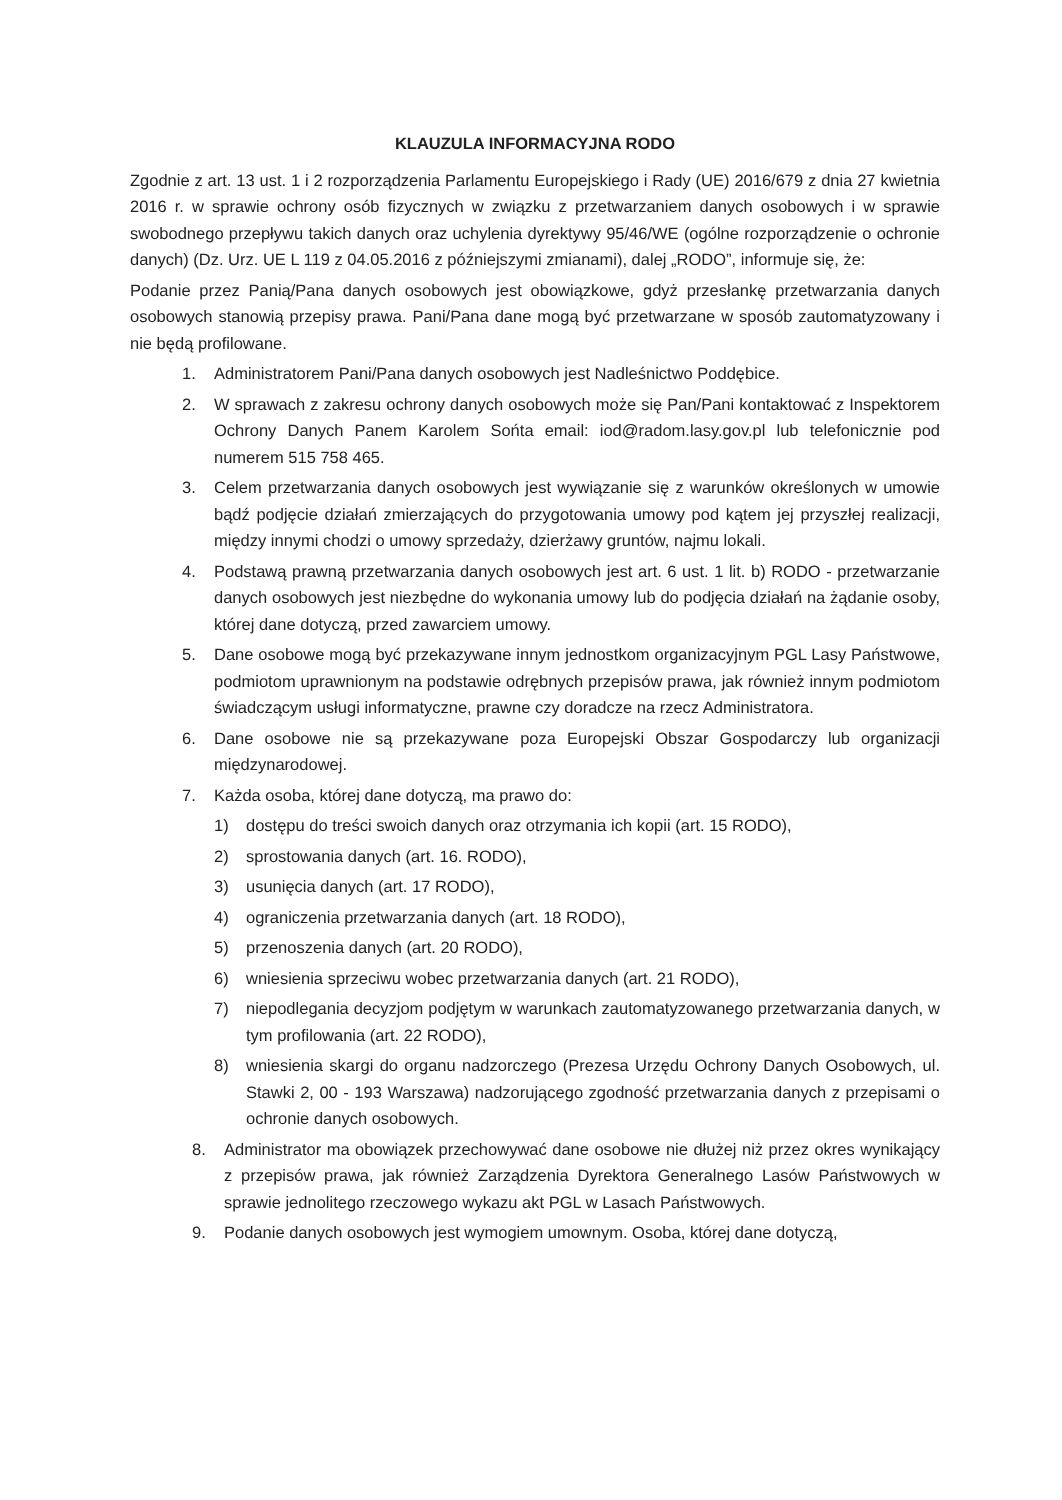KLAUZULA INFORMACYJNA RODO
Zgodnie z art. 13 ust. 1 i 2 rozporządzenia Parlamentu Europejskiego i Rady (UE) 2016/679 z dnia 27 kwietnia 2016 r. w sprawie ochrony osób fizycznych w związku z przetwarzaniem danych osobowych i w sprawie swobodnego przepływu takich danych oraz uchylenia dyrektywy 95/46/WE (ogólne rozporządzenie o ochronie danych) (Dz. Urz. UE L 119 z 04.05.2016 z późniejszymi zmianami), dalej „RODO”, informuje się, że:
Podanie przez Panią/Pana danych osobowych jest obowiązkowe, gdyż przesłankę przetwarzania danych osobowych stanowią przepisy prawa. Pani/Pana dane mogą być przetwarzane w sposób zautomatyzowany i nie będą profilowane.
1. Administratorem Pani/Pana danych osobowych jest Nadleśnictwo Poddębice.
2. W sprawach z zakresu ochrony danych osobowych może się Pan/Pani kontaktować z Inspektorem Ochrony Danych Panem Karolem Sońta email: iod@radom.lasy.gov.pl lub telefonicznie pod numerem 515 758 465.
3. Celem przetwarzania danych osobowych jest wywiązanie się z warunków określonych w umowie bądź podjęcie działań zmierzających do przygotowania umowy pod kątem jej przyszłej realizacji, między innymi chodzi o umowy sprzedaży, dzierżawy gruntów, najmu lokali.
4. Podstawą prawną przetwarzania danych osobowych jest art. 6 ust. 1 lit. b) RODO - przetwarzanie danych osobowych jest niezbędne do wykonania umowy lub do podjęcia działań na żądanie osoby, której dane dotyczą, przed zawarciem umowy.
5. Dane osobowe mogą być przekazywane innym jednostkom organizacyjnym PGL Lasy Państwowe, podmiotom uprawnionym na podstawie odrębnych przepisów prawa, jak również innym podmiotom świadczącym usługi informatyczne, prawne czy doradcze na rzecz Administratora.
6. Dane osobowe nie są przekazywane poza Europejski Obszar Gospodarczy lub organizacji międzynarodowej.
7. Każda osoba, której dane dotyczą, ma prawo do:
1) dostępu do treści swoich danych oraz otrzymania ich kopii (art. 15 RODO),
2) sprostowania danych (art. 16. RODO),
3) usunięcia danych (art. 17 RODO),
4) ograniczenia przetwarzania danych (art. 18 RODO),
5) przenoszenia danych (art. 20 RODO),
6) wniesienia sprzeciwu wobec przetwarzania danych (art. 21 RODO),
7) niepodlegania decyzjom podjętym w warunkach zautomatyzowanego przetwarzania danych, w tym profilowania (art. 22 RODO),
8) wniesienia skargi do organu nadzorczego (Prezesa Urzędu Ochrony Danych Osobowych, ul. Stawki 2, 00 - 193 Warszawa) nadzorującego zgodność przetwarzania danych z przepisami o ochronie danych osobowych.
8. Administrator ma obowiązek przechowywać dane osobowe nie dłużej niż przez okres wynikający z przepisów prawa, jak również Zarządzenia Dyrektora Generalnego Lasów Państwowych w sprawie jednolitego rzeczowego wykazu akt PGL w Lasach Państwowych.
9. Podanie danych osobowych jest wymogiem umownym. Osoba, której dane dotyczą,